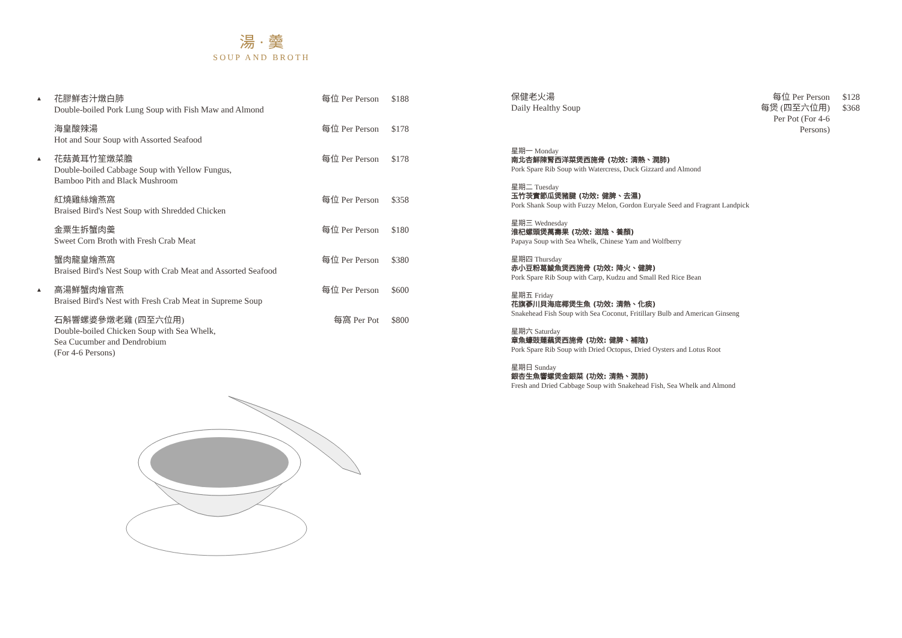湯 · 羹
SOUP AND BROTH
▲
花膠鮮杏汁燉白肺
Double-boiled Pork Lung Soup with Fish Maw and Almond
每位 Per Person
$188
海皇酸辣湯
Hot and Sour Soup with Assorted Seafood
每位 Per Person
$178
▲
花菇黃耳竹笙燉菜膽
Double-boiled Cabbage Soup with Yellow Fungus,
Bamboo Pith and Black Mushroom
每位 Per Person
$178
紅燒雞絲燴燕窩
Braised Bird's Nest Soup with Shredded Chicken
每位 Per Person
$358
金粟生拆蟹肉羹
Sweet Corn Broth with Fresh Crab Meat
每位 Per Person
$180
蟹肉龍皇燴燕窩
Braised Bird's Nest Soup with Crab Meat and Assorted Seafood
每位 Per Person
$380
▲
高湯鮮蟹肉燴官燕
Braised Bird's Nest with Fresh Crab Meat in Supreme Soup
每位 Per Person
$600
石斛響螺婆參燉老雞 (四至六位用)
Double-boiled Chicken Soup with Sea Whelk,
Sea Cucumber and Dendrobium
(For 4-6 Persons)
每窩 Per Pot $800
保健老火湯
Daily Healthy Soup
每位 Per Person
每煲 (四至六位用)
Per Pot (For 4-6 Persons)
$128
$368
星期一 Monday
南北杏鮮陳腎西洋菜煲西施骨 (功效: 清熱、潤肺)
Pork Spare Rib Soup with Watercress, Duck Gizzard and Almond
星期二 Tuesday
玉竹茨實節瓜煲豬腱 (功效: 健脾、去濕)
Pork Shank Soup with Fuzzy Melon, Gordon Euryale Seed and Fragrant Landpick
星期三 Wednesday
淮杞螺頭煲萬壽果 (功效: 滋陰、養顏)
Papaya Soup with Sea Whelk, Chinese Yam and Wolfberry
星期四 Thursday
赤小豆粉葛鯪魚煲西施骨 (功效: 降火、健脾)
Pork Spare Rib Soup with Carp, Kudzu and Small Red Rice Bean
星期五 Friday
花旗蔘川貝海底椰煲生魚 (功效: 清熱、化痰)
Snakehead Fish Soup with Sea Coconut, Fritillary Bulb and American Ginseng
星期六 Saturday
章魚蠔豉蓮藕煲西施骨 (功效: 健脾、補陰)
Pork Spare Rib Soup with Dried Octopus, Dried Oysters and Lotus Root
星期日 Sunday
銀杏生魚響螺煲金銀菜 (功效: 清熱、潤肺)
Fresh and Dried Cabbage Soup with Snakehead Fish, Sea Whelk and Almond